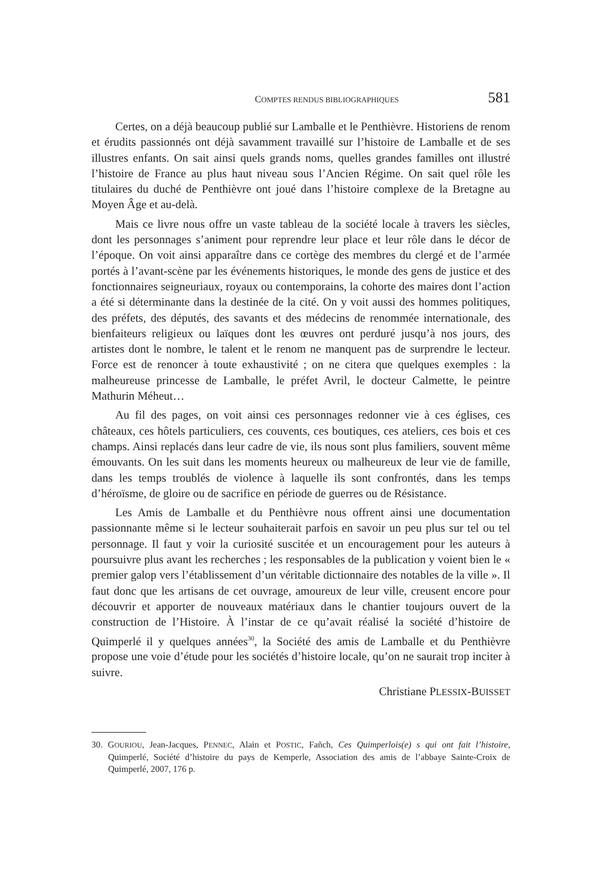COMPTES RENDUS BIBLIOGRAPHIQUES 581
Certes, on a déjà beaucoup publié sur Lamballe et le Penthièvre. Historiens de renom et érudits passionnés ont déjà savamment travaillé sur l’histoire de Lamballe et de ses illustres enfants. On sait ainsi quels grands noms, quelles grandes familles ont illustré l’histoire de France au plus haut niveau sous l’Ancien Régime. On sait quel rôle les titulaires du duché de Penthièvre ont joué dans l’histoire complexe de la Bretagne au Moyen Âge et au-delà.
Mais ce livre nous offre un vaste tableau de la société locale à travers les siècles, dont les personnages s’animent pour reprendre leur place et leur rôle dans le décor de l’époque. On voit ainsi apparaître dans ce cortège des membres du clergé et de l’armée portés à l’avant-scène par les événements historiques, le monde des gens de justice et des fonctionnaires seigneuriaux, royaux ou contemporains, la cohorte des maires dont l’action a été si déterminante dans la destinée de la cité. On y voit aussi des hommes politiques, des préfets, des députés, des savants et des médecins de renommée internationale, des bienfaiteurs religieux ou laïques dont les œuvres ont perduré jusqu’à nos jours, des artistes dont le nombre, le talent et le renom ne manquent pas de surprendre le lecteur. Force est de renoncer à toute exhaustivité ; on ne citera que quelques exemples : la malheureuse princesse de Lamballe, le préfet Avril, le docteur Calmette, le peintre Mathurin Méheut…
Au fil des pages, on voit ainsi ces personnages redonner vie à ces églises, ces châteaux, ces hôtels particuliers, ces couvents, ces boutiques, ces ateliers, ces bois et ces champs. Ainsi replacés dans leur cadre de vie, ils nous sont plus familiers, souvent même émouvants. On les suit dans les moments heureux ou malheureux de leur vie de famille, dans les temps troublés de violence à laquelle ils sont confrontés, dans les temps d’héroïsme, de gloire ou de sacrifice en période de guerres ou de Résistance.
Les Amis de Lamballe et du Penthièvre nous offrent ainsi une documentation passionnante même si le lecteur souhaiterait parfois en savoir un peu plus sur tel ou tel personnage. Il faut y voir la curiosité suscitée et un encouragement pour les auteurs à poursuivre plus avant les recherches ; les responsables de la publication y voient bien le « premier galop vers l’établissement d’un véritable dictionnaire des notables de la ville ». Il faut donc que les artisans de cet ouvrage, amoureux de leur ville, creusent encore pour découvrir et apporter de nouveaux matériaux dans le chantier toujours ouvert de la construction de l’Histoire. À l’instar de ce qu’avait réalisé la société d’histoire de Quimperlé il y quelques années<sup>30</sup>, la Société des amis de Lamballe et du Penthièvre propose une voie d’étude pour les sociétés d’histoire locale, qu’on ne saurait trop inciter à suivre.
Christiane PLESSIX-BUISSET
30. GOURIOU, Jean-Jacques, PENNEC, Alain et POSTIC, Fañch, Ces Quimperlois(e) s qui ont fait l’histoire, Quimperlé, Société d’histoire du pays de Kemperle, Association des amis de l’abbaye Sainte-Croix de Quimperlé, 2007, 176 p.